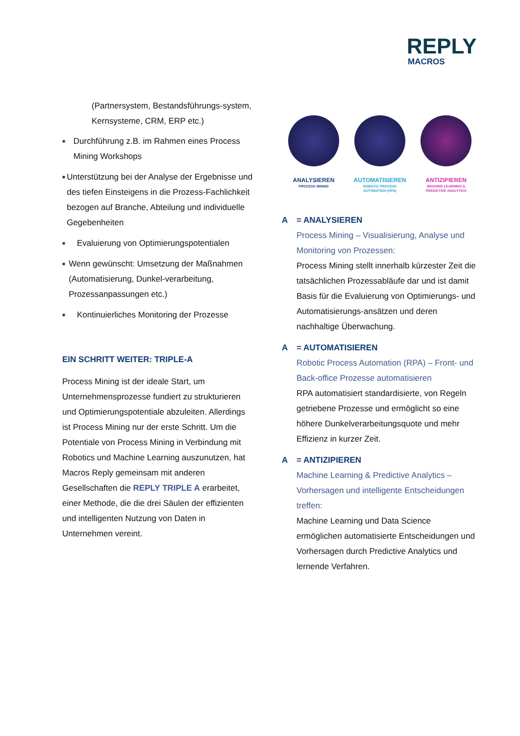REPLY
MACROS
(Partnersystem, Bestandsführungs-system, Kernsysteme, CRM, ERP etc.)
■ Durchführung z.B. im Rahmen eines Process Mining Workshops
■ Unterstützung bei der Analyse der Ergebnisse und des tiefen Einsteigens in die Prozess-Fachlichkeit bezogen auf Branche, Abteilung und individuelle Gegebenheiten
■ Evaluierung von Optimierungspotentialen
■ Wenn gewünscht: Umsetzung der Maßnahmen (Automatisierung, Dunkel-verarbeitung, Prozessanpassungen etc.)
■ Kontinuierliches Monitoring der Prozesse
EIN SCHRITT WEITER: TRIPLE-A
Process Mining ist der ideale Start, um Unternehmensprozesse fundiert zu strukturieren und Optimierungspotentiale abzuleiten. Allerdings ist Process Mining nur der erste Schritt. Um die Potentiale von Process Mining in Verbindung mit Robotics und Machine Learning auszunutzen, hat Macros Reply gemeinsam mit anderen Gesellschaften die REPLY TRIPLE A erarbeitet, einer Methode, die die drei Säulen der effizienten und intelligenten Nutzung von Daten in Unternehmen vereint.
ANALYSIEREN
PROCESS MINING
AUTOMATISIEREN
ROBOTIC PROCESS
AUTOMATION (RPA)
ANTIZIPIEREN
MACHINE LEARNING &
PREDICTIVE ANALYTICS
A = ANALYSIEREN
Process Mining – Visualisierung, Analyse und Monitoring von Prozessen:
Process Mining stellt innerhalb kürzester Zeit die tatsächlichen Prozessabläufe dar und ist damit Basis für die Evaluierung von Optimierungs- und Automatisierungs-ansätzen und deren nachhaltige Überwachung.
A = AUTOMATISIEREN
Robotic Process Automation (RPA) – Front- und Back-office Prozesse automatisieren
RPA automatisiert standardisierte, von Regeln getriebene Prozesse und ermöglicht so eine höhere Dunkelverarbeitungsquote und mehr Effizienz in kurzer Zeit.
A = ANTIZIPIEREN
Machine Learning & Predictive Analytics – Vorhersagen und intelligente Entscheidungen treffen:
Machine Learning und Data Science ermöglichen automatisierte Entscheidungen und Vorhersagen durch Predictive Analytics und lernende Verfahren.